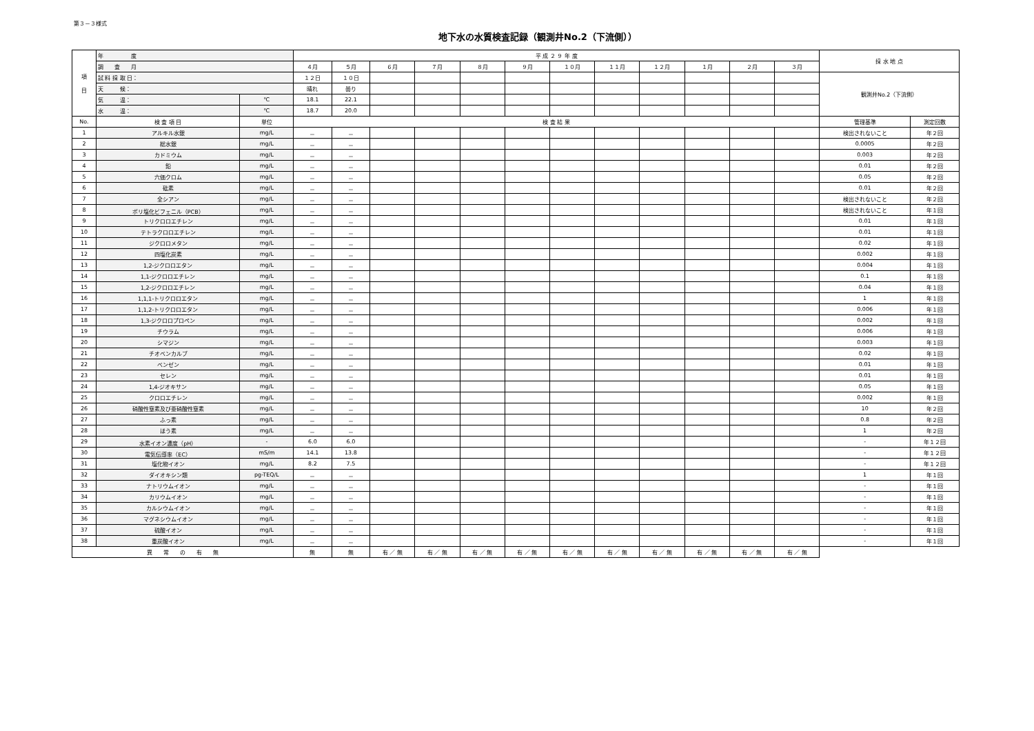第３－３様式
地下水の水質検査記録（観測井No.2（下流側））
| 項 目 | 年 度 | | 平 成 ２ ９ 年 度 | | | | | | | | | | | | 採 水 地 点 | |
| | 調 査 月 | | ４月 | ５月 | ６月 | ７月 | ８月 | ９月 | １０月 | １１月 | １２月 | １月 | ２月 | ３月 | | |
| | 試 料 採 取 日： | | １２日 | １０日 | | | | | | | | | | | 観測井No.2（下流側） | |
| | 天 候： | | 晴れ | 曇り | | | | | | | | | | | | |
| | 気 温： | ℃ | 18.1 | 22.1 | | | | | | | | | | | | |
| | 水 温： | ℃ | 18.7 | 20.0 | | | | | | | | | | | | |
| No. | 検 査 項 目 | 単位 | 検 査 結 果 | | | | | | | | | | | | 管理基準 | 測定回数 |
| 1 | アルキル水銀 | mg/L | － | － | | | | | | | | | | | 検出されないこと | 年２回 |
| 2 | 総水銀 | mg/L | － | － | | | | | | | | | | | 0.0005 | 年２回 |
| 3 | カドミウム | mg/L | － | － | | | | | | | | | | | 0.003 | 年２回 |
| 4 | 鉛 | mg/L | － | － | | | | | | | | | | | 0.01 | 年２回 |
| 5 | 六価クロム | mg/L | － | － | | | | | | | | | | | 0.05 | 年２回 |
| 6 | 砒素 | mg/L | － | － | | | | | | | | | | | 0.01 | 年２回 |
| 7 | 全シアン | mg/L | － | － | | | | | | | | | | | 検出されないこと | 年２回 |
| 8 | ポリ塩化ビフェニル（PCB） | mg/L | － | － | | | | | | | | | | | 検出されないこと | 年１回 |
| 9 | トリクロロエチレン | mg/L | － | － | | | | | | | | | | | 0.01 | 年１回 |
| 10 | テトラクロロエチレン | mg/L | － | － | | | | | | | | | | | 0.01 | 年１回 |
| 11 | ジクロロメタン | mg/L | － | － | | | | | | | | | | | 0.02 | 年１回 |
| 12 | 四塩化炭素 | mg/L | － | － | | | | | | | | | | | 0.002 | 年１回 |
| 13 | 1,2-ジクロロエタン | mg/L | － | － | | | | | | | | | | | 0.004 | 年１回 |
| 14 | 1,1-ジクロロエチレン | mg/L | － | － | | | | | | | | | | | 0.1 | 年１回 |
| 15 | 1,2-ジクロロエチレン | mg/L | － | － | | | | | | | | | | | 0.04 | 年１回 |
| 16 | 1,1,1-トリクロロエタン | mg/L | － | － | | | | | | | | | | | 1 | 年１回 |
| 17 | 1,1,2-トリクロロエタン | mg/L | － | － | | | | | | | | | | | 0.006 | 年１回 |
| 18 | 1,3-ジクロロプロペン | mg/L | － | － | | | | | | | | | | | 0.002 | 年１回 |
| 19 | チウラム | mg/L | － | － | | | | | | | | | | | 0.006 | 年１回 |
| 20 | シマジン | mg/L | － | － | | | | | | | | | | | 0.003 | 年１回 |
| 21 | チオベンカルブ | mg/L | － | － | | | | | | | | | | | 0.02 | 年１回 |
| 22 | ベンゼン | mg/L | － | － | | | | | | | | | | | 0.01 | 年１回 |
| 23 | セレン | mg/L | － | － | | | | | | | | | | | 0.01 | 年１回 |
| 24 | 1,4-ジオキサン | mg/L | － | － | | | | | | | | | | | 0.05 | 年１回 |
| 25 | クロロエチレン | mg/L | － | － | | | | | | | | | | | 0.002 | 年１回 |
| 26 | 硝酸性窒素及び亜硝酸性窒素 | mg/L | － | － | | | | | | | | | | | 10 | 年２回 |
| 27 | ふっ素 | mg/L | － | － | | | | | | | | | | | 0.8 | 年２回 |
| 28 | ほう素 | mg/L | － | － | | | | | | | | | | | 1 | 年２回 |
| 29 | 水素イオン濃度（pH） | - | 6.0 | 6.0 | | | | | | | | | | | - | 年１２回 |
| 30 | 電気伝導率（EC） | mS/m | 14.1 | 13.8 | | | | | | | | | | | - | 年１２回 |
| 31 | 塩化物イオン | mg/L | 8.2 | 7.5 | | | | | | | | | | | - | 年１２回 |
| 32 | ダイオキシン類 | pg-TEQ/L | － | － | | | | | | | | | | | 1 | 年１回 |
| 33 | ナトリウムイオン | mg/L | － | － | | | | | | | | | | | - | 年１回 |
| 34 | カリウムイオン | mg/L | － | － | | | | | | | | | | | - | 年１回 |
| 35 | カルシウムイオン | mg/L | － | － | | | | | | | | | | | - | 年１回 |
| 36 | マグネシウムイオン | mg/L | － | － | | | | | | | | | | | - | 年１回 |
| 37 | 硫酸イオン | mg/L | － | － | | | | | | | | | | | - | 年１回 |
| 38 | 重炭酸イオン | mg/L | － | － | | | | | | | | | | | - | 年１回 |
| 異 常 の 有 無 | | | 無 | 無 | 有 ／ 無 | 有 ／ 無 | 有 ／ 無 | 有 ／ 無 | 有 ／ 無 | 有 ／ 無 | 有 ／ 無 | 有 ／ 無 | 有 ／ 無 | 有 ／ 無 | | |